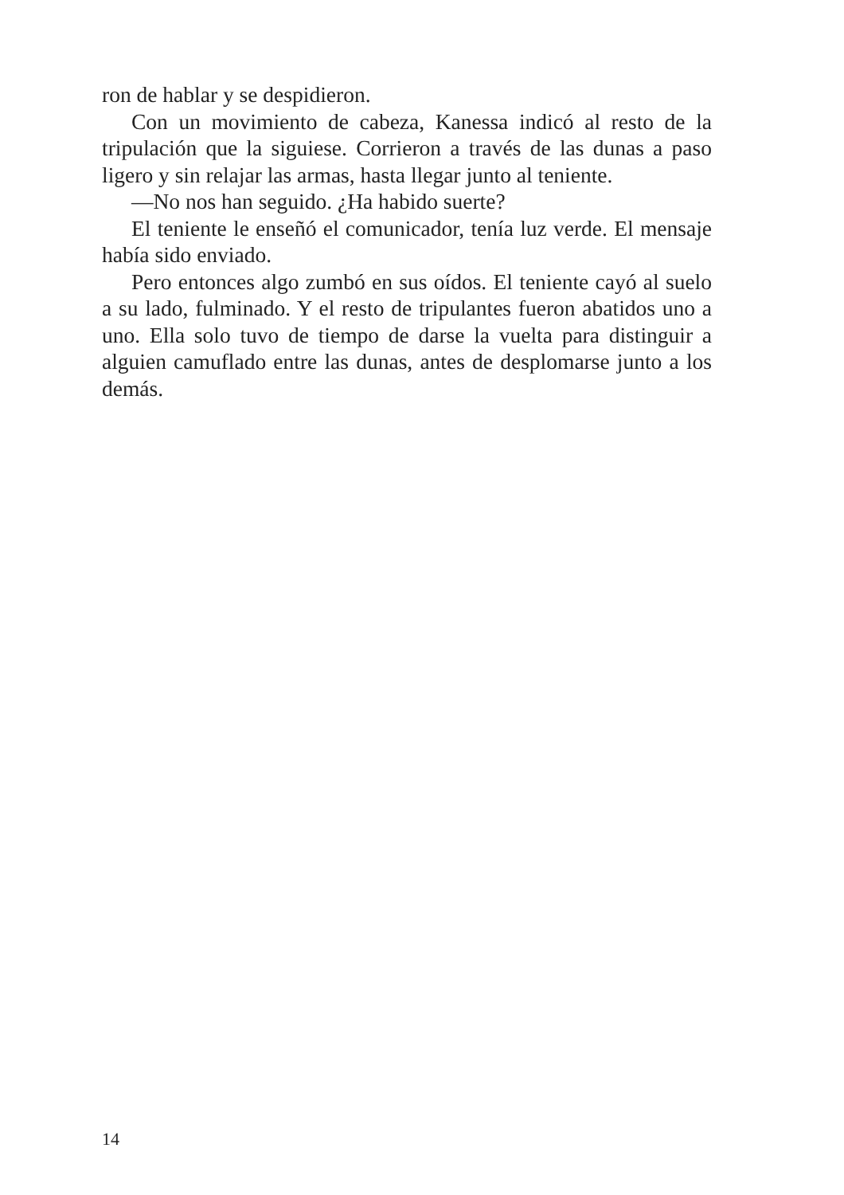ron de hablar y se despidieron.
Con un movimiento de cabeza, Kanessa indicó al resto de la tripulación que la siguiese. Corrieron a través de las dunas a paso ligero y sin relajar las armas, hasta llegar junto al te­niente.
—No nos han seguido. ¿Ha habido suerte?
El teniente le enseñó el comunicador, tenía luz verde. El mensaje había sido enviado.
Pero entonces algo zumbó en sus oídos. El teniente cayó al suelo a su lado, fulminado. Y el resto de tripulantes fueron abatidos uno a uno. Ella solo tuvo de tiempo de darse la vuel­ta para distinguir a alguien camuflado entre las dunas, antes de desplomarse junto a los demás.
14